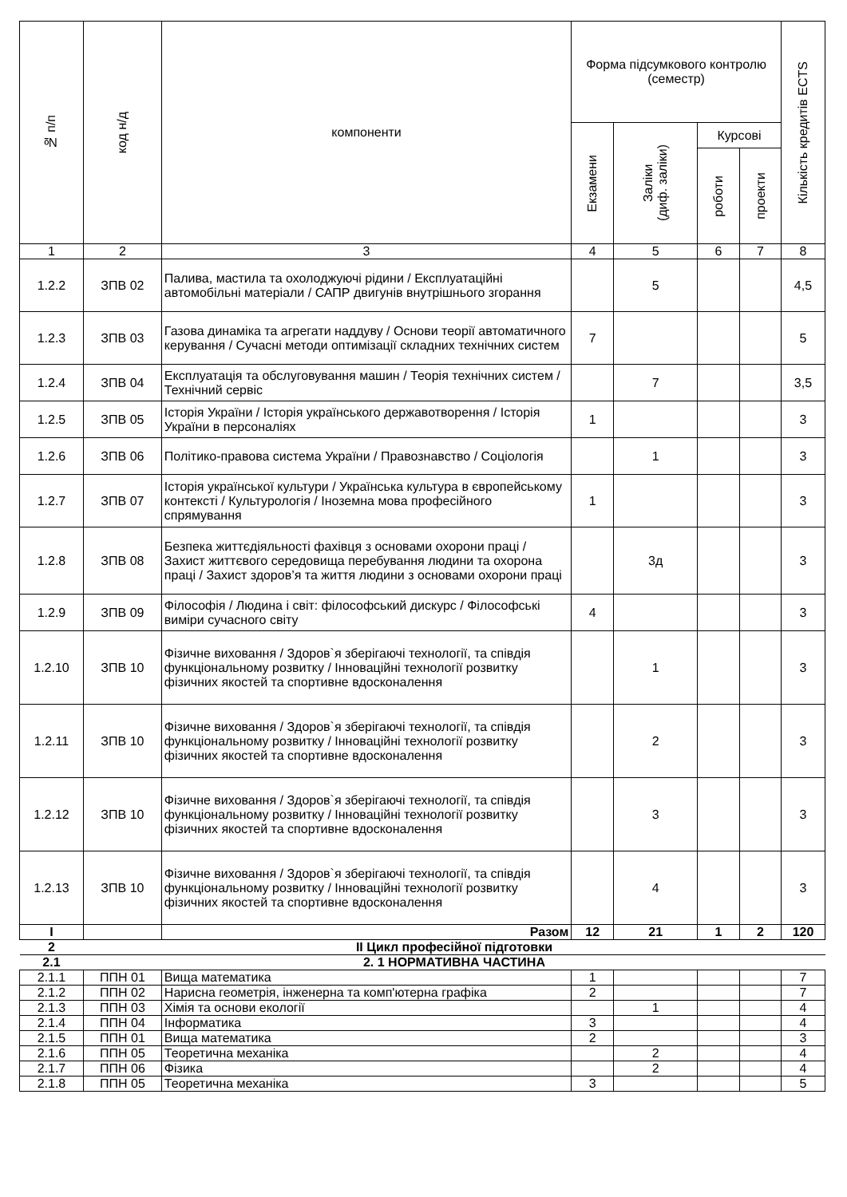| № п/п | код н/д | компоненти | Форма підсумкового контролю (семестр) | | | | Кількість кредитів ECTS |
| --- | --- | --- | --- | --- | --- | --- | --- |
| | | | Екзамени | Заліки (диф. заліки) | Курсові | | |
| | | | | | роботи | проекти | |
| 1 | 2 | 3 | 4 | 5 | 6 | 7 | 8 |
| 1.2.2 | ЗПВ 02 | Палива, мастила та охолоджуючі рідини / Експлуатаційні автомобільні матеріали / САПР двигунів внутрішнього згорання | | 5 | | | 4,5 |
| 1.2.3 | ЗПВ 03 | Газова динаміка та агрегати наддуву / Основи теорії автоматичного керування / Сучасні методи оптимізації складних технічних систем | 7 | | | | 5 |
| 1.2.4 | ЗПВ 04 | Експлуатація та обслуговування машин / Теорія технічних систем / Технічний сервіс | | 7 | | | 3,5 |
| 1.2.5 | ЗПВ 05 | Історія України / Історія українського державотворення / Історія України в персоналіях | 1 | | | | 3 |
| 1.2.6 | ЗПВ 06 | Політико-правова система України / Правознавство / Соціологія | | 1 | | | 3 |
| 1.2.7 | ЗПВ 07 | Історія української культури / Українська культура в європейському контексті / Культурологія / Іноземна мова професійного спрямування | 1 | | | | 3 |
| 1.2.8 | ЗПВ 08 | Безпека життєдіяльності фахівця з основами охорони праці / Захист життєвого середовища перебування людини та охорона праці / Захист здоров’я та життя людини з основами охорони праці | | 3д | | | 3 |
| 1.2.9 | ЗПВ 09 | Філософія / Людина і світ: філософський дискурс / Філософські виміри сучасного світу | 4 | | | | 3 |
| 1.2.10 | ЗПВ 10 | Фізичне виховання / Здоров`я зберігаючі технології, та співдія функціональному розвитку / Інноваційні технології розвитку фізичних якостей та спортивне вдосконалення | | 1 | | | 3 |
| 1.2.11 | ЗПВ 10 | Фізичне виховання / Здоров`я зберігаючі технології, та співдія функціональному розвитку / Інноваційні технології розвитку фізичних якостей та спортивне вдосконалення | | 2 | | | 3 |
| 1.2.12 | ЗПВ 10 | Фізичне виховання / Здоров`я зберігаючі технології, та співдія функціональному розвитку / Інноваційні технології розвитку фізичних якостей та спортивне вдосконалення | | 3 | | | 3 |
| 1.2.13 | ЗПВ 10 | Фізичне виховання / Здоров`я зберігаючі технології, та співдія функціональному розвитку / Інноваційні технології розвитку фізичних якостей та спортивне вдосконалення | | 4 | | | 3 |
| I | | Разом | 12 | 21 | 1 | 2 | 120 |
| 2 | II Цикл професійної підготовки | | | | | | |
| 2.1 | 2. 1 НОРМАТИВНА ЧАСТИНА | | | | | | |
| 2.1.1 | ППН 01 | Вища математика | 1 | | | | 7 |
| 2.1.2 | ППН 02 | Нарисна геометрія, інженерна та комп'ютерна графіка | 2 | | | | 7 |
| 2.1.3 | ППН 03 | Хімія та основи екології | | 1 | | | 4 |
| 2.1.4 | ППН 04 | Інформатика | 3 | | | | 4 |
| 2.1.5 | ППН 01 | Вища математика | 2 | | | | 3 |
| 2.1.6 | ППН 05 | Теоретична механіка | | 2 | | | 4 |
| 2.1.7 | ППН 06 | Фізика | | 2 | | | 4 |
| 2.1.8 | ППН 05 | Теоретична механіка | 3 | | | | 5 |